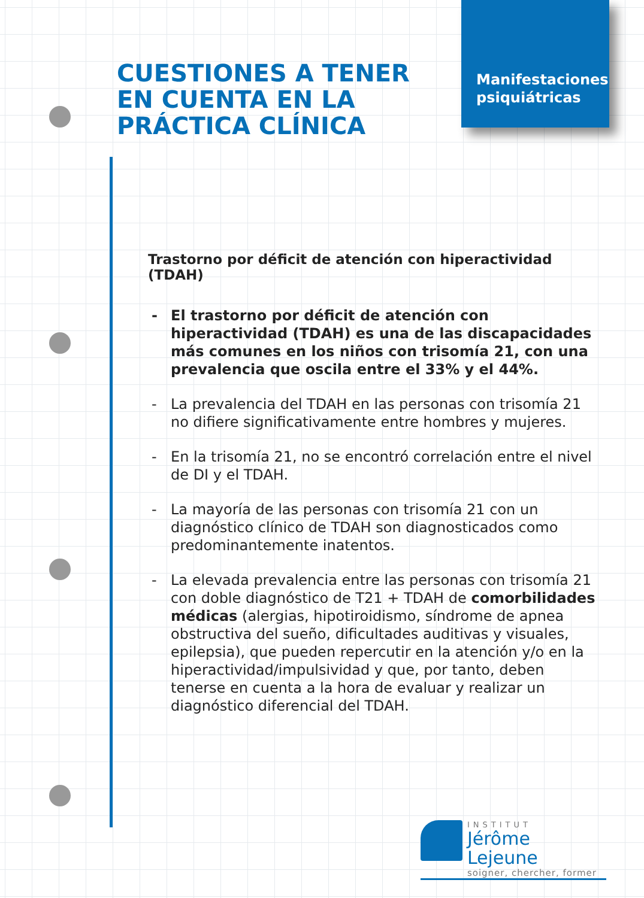Manifestaciones
psiquiátricas
CUESTIONES A TENER EN CUENTA EN LA PRÁCTICA CLÍNICA
Trastorno por déficit de atención con hiperactividad (TDAH)
- El trastorno por déficit de atención con hiperactividad (TDAH) es una de las discapacidades más comunes en los niños con trisomía 21, con una prevalencia que oscila entre el 33% y el 44%.
- La prevalencia del TDAH en las personas con trisomía 21 no difiere significativamente entre hombres y mujeres.
- En la trisomía 21, no se encontró correlación entre el nivel de DI y el TDAH.
- La mayoría de las personas con trisomía 21 con un diagnóstico clínico de TDAH son diagnosticados como predominantemente inatentos.
- La elevada prevalencia entre las personas con trisomía 21 con doble diagnóstico de T21 + TDAH de comorbilidades médicas (alergias, hipotiroidismo, síndrome de apnea obstructiva del sueño, dificultades auditivas y visuales, epilepsia), que pueden repercutir en la atención y/o en la hiperactividad/impulsividad y que, por tanto, deben tenerse en cuenta a la hora de evaluar y realizar un diagnóstico diferencial del TDAH.
INSTITUT
Jérôme Lejeune
soigner, chercher, former